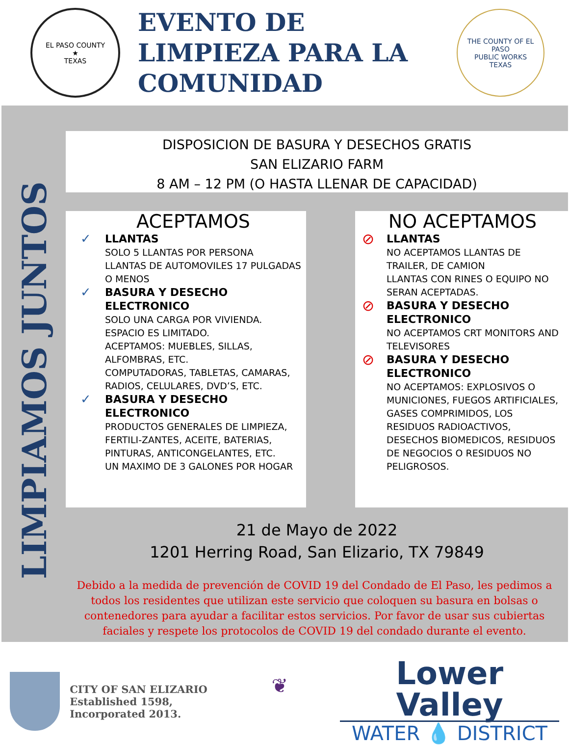EL PASO COUNTY
★
TEXAS
EVENTO DE LIMPIEZA PARA LA COMUNIDAD
THE COUNTY OF EL PASO
PUBLIC WORKS
TEXAS
LIMPIAMOS JUNTOS
DISPOSICION DE BASURA Y DESECHOS GRATIS
SAN ELIZARIO FARM
8 AM – 12 PM (O HASTA LLENAR DE CAPACIDAD)
ACEPTAMOS
✓
LLANTAS
SOLO 5 LLANTAS POR PERSONA
LLANTAS DE AUTOMOVILES 17 PULGADAS O MENOS
✓
BASURA Y DESECHO ELECTRONICO
SOLO UNA CARGA POR VIVIENDA.
ESPACIO ES LIMITADO.
ACEPTAMOS: MUEBLES, SILLAS, ALFOMBRAS, ETC.
COMPUTADORAS, TABLETAS, CAMARAS, RADIOS, CELULARES, DVD’S, ETC.
✓
BASURA Y DESECHO ELECTRONICO
PRODUCTOS GENERALES DE LIMPIEZA, FERTILI-ZANTES, ACEITE, BATERIAS, PINTURAS, ANTICONGELANTES, ETC.
UN MAXIMO DE 3 GALONES POR HOGAR
NO ACEPTAMOS
⊘
LLANTAS
NO ACEPTAMOS LLANTAS DE TRAILER, DE CAMION
LLANTAS CON RINES O EQUIPO NO SERAN ACEPTADAS.
⊘
BASURA Y DESECHO ELECTRONICO
NO ACEPTAMOS CRT MONITORS AND TELEVISORES
⊘
BASURA Y DESECHO ELECTRONICO
NO ACEPTAMOS: EXPLOSIVOS O MUNICIONES, FUEGOS ARTIFICIALES, GASES COMPRIMIDOS, LOS RESIDUOS RADIOACTIVOS, DESECHOS BIOMEDICOS, RESIDUOS DE NEGOCIOS O RESIDUOS NO PELIGROSOS.
21 de Mayo de 2022
1201 Herring Road, San Elizario, TX 79849
Debido a la medida de prevención de COVID 19 del Condado de El Paso, les pedimos a todos los residentes que utilizan este servicio que coloquen su basura en bolsas o contenedores para ayudar a facilitar estos servicios. Por favor de usar sus cubiertas faciales y respete los protocolos de COVID 19 del condado durante el evento.
CITY OF SAN ELIZARIO
Established 1598, Incorporated 2013.
❦
Lower Valley
WATER 💧 DISTRICT